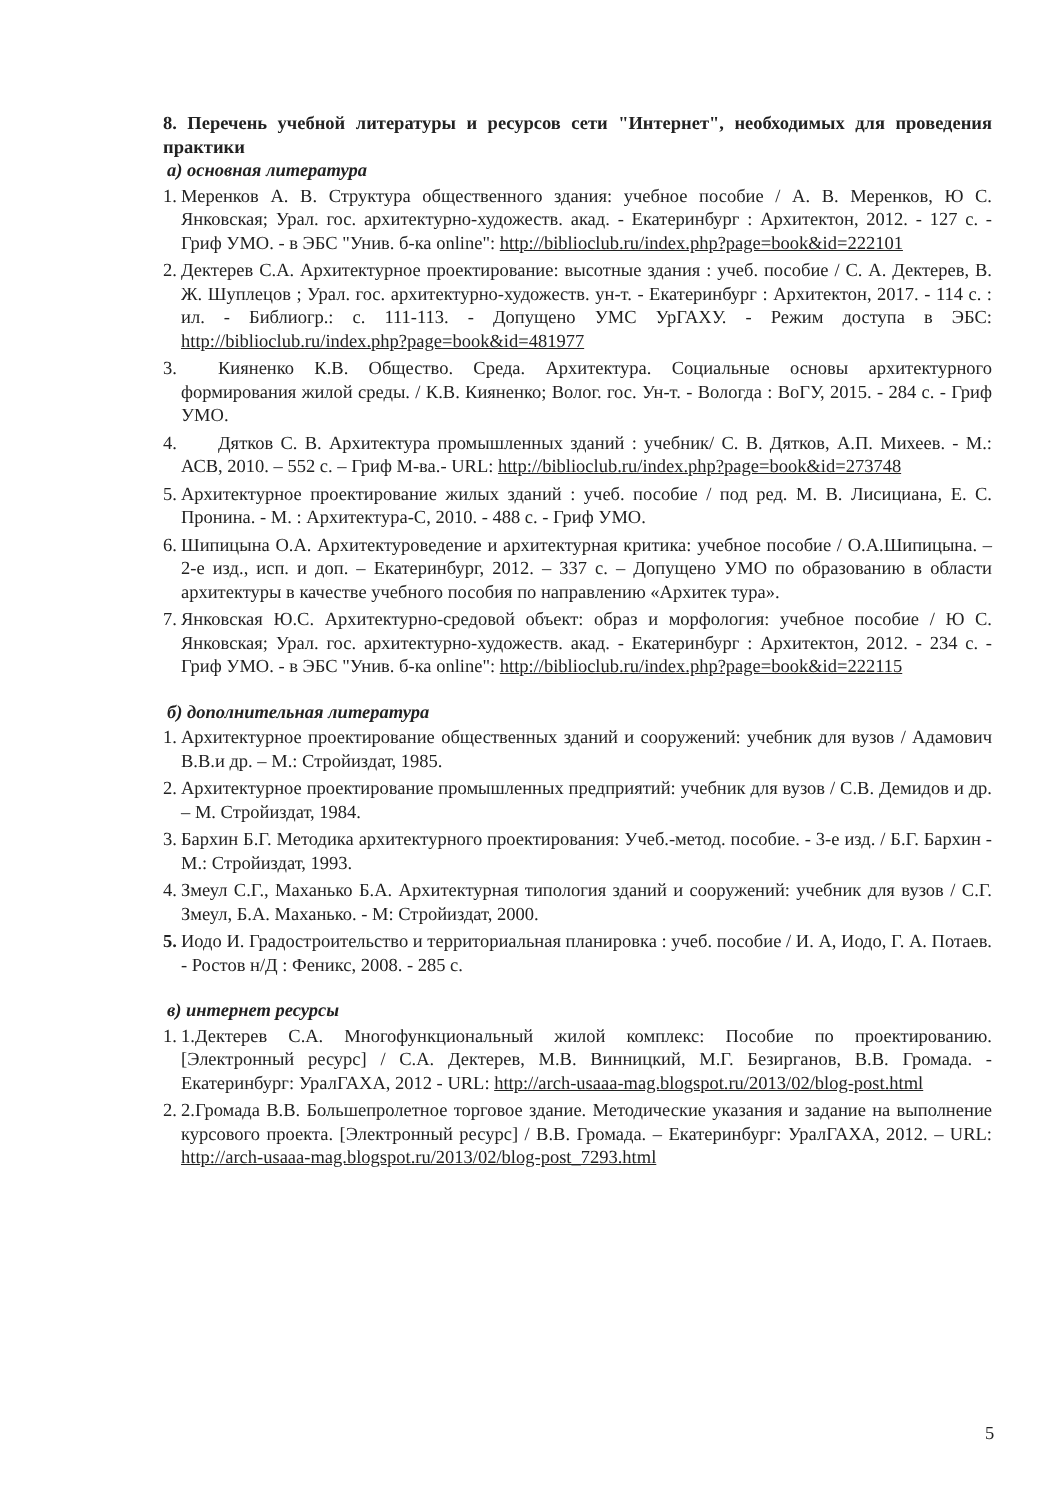8. Перечень учебной литературы и ресурсов сети "Интернет", необходимых для проведения практики
а) основная литература
1. Меренков А. В. Структура общественного здания: учебное пособие / А. В. Меренков, Ю С. Янковская; Урал. гос. архитектурно-художеств. акад. - Екатеринбург : Архитектон, 2012. - 127 с. - Гриф УМО. - в ЭБС "Унив. б-ка online": http://biblioclub.ru/index.php?page=book&id=222101
2. Дектерев С.А. Архитектурное проектирование: высотные здания : учеб. пособие / С. А. Дектерев, В. Ж. Шуплецов ; Урал. гос. архитектурно-художеств. ун-т. - Екатеринбург : Архитектон, 2017. - 114 с. : ил. - Библиогр.: с. 111-113. - Допущено УМС УрГАХУ. - Режим доступа в ЭБС: http://biblioclub.ru/index.php?page=book&id=481977
3.  Кияненко К.В. Общество. Среда. Архитектура. Социальные основы архитектурного формирования жилой среды. / К.В. Кияненко; Волог. гос. Ун-т. - Вологда : ВоГУ, 2015. - 284 с. - Гриф УМО.
4.  Дятков С. В. Архитектура промышленных зданий : учебник/ С. В. Дятков, А.П. Михеев. - М.: АСВ, 2010. – 552 с. – Гриф М-ва.- URL: http://biblioclub.ru/index.php?page=book&id=273748
5. Архитектурное проектирование жилых зданий : учеб. пособие / под ред. М. В. Лисициана, Е. С. Пронина. - М. : Архитектура-С, 2010. - 488 с. - Гриф УМО.
6. Шипицына О.А. Архитектуроведение и архитектурная критика: учебное пособие / О.А.Шипицына. – 2-е изд., исп. и доп. – Екатеринбург, 2012. – 337 с. – Допущено УМО по образованию в области архитектуры в качестве учебного пособия по направлению «Архитек тура».
7. Янковская Ю.С. Архитектурно-средовой объект: образ и морфология: учебное пособие / Ю С. Янковская; Урал. гос. архитектурно-художеств. акад. - Екатеринбург : Архитектон, 2012. - 234 с. - Гриф УМО. - в ЭБС "Унив. б-ка online": http://biblioclub.ru/index.php?page=book&id=222115
б) дополнительная литература
1. Архитектурное проектирование общественных зданий и сооружений: учебник для вузов / Адамович В.В.и др. – М.: Стройиздат, 1985.
2. Архитектурное проектирование промышленных предприятий: учебник для вузов / С.В. Демидов и др. – М. Стройиздат, 1984.
3. Бархин Б.Г. Методика архитектурного проектирования: Учеб.-метод. пособие. - 3-е изд. / Б.Г. Бархин - М.: Стройиздат, 1993.
4. Змеул С.Г., Маханько Б.А. Архитектурная типология зданий и сооружений: учебник для вузов / С.Г. Змеул, Б.А. Маханько. - М: Стройиздат, 2000.
5. Иодо И. Градостроительство и территориальная планировка : учеб. пособие / И. А, Иодо, Г. А. Потаев. - Ростов н/Д : Феникс, 2008. - 285 с.
в) интернет ресурсы
1. 1.Дектерев С.А. Многофункциональный жилой комплекс: Пособие по проектированию. [Электронный ресурс] / С.А. Дектерев, М.В. Винницкий, М.Г. Безирганов, В.В. Громада. - Екатеринбург: УралГАХА, 2012 - URL: http://arch-usaaa-mag.blogspot.ru/2013/02/blog-post.html
2. 2.Громада В.В. Большепролетное торговое здание. Методические указания и задание на выполнение курсового проекта. [Электронный ресурс] / В.В. Громада. – Екатеринбург: УралГАХА, 2012. – URL: http://arch-usaaa-mag.blogspot.ru/2013/02/blog-post_7293.html
5